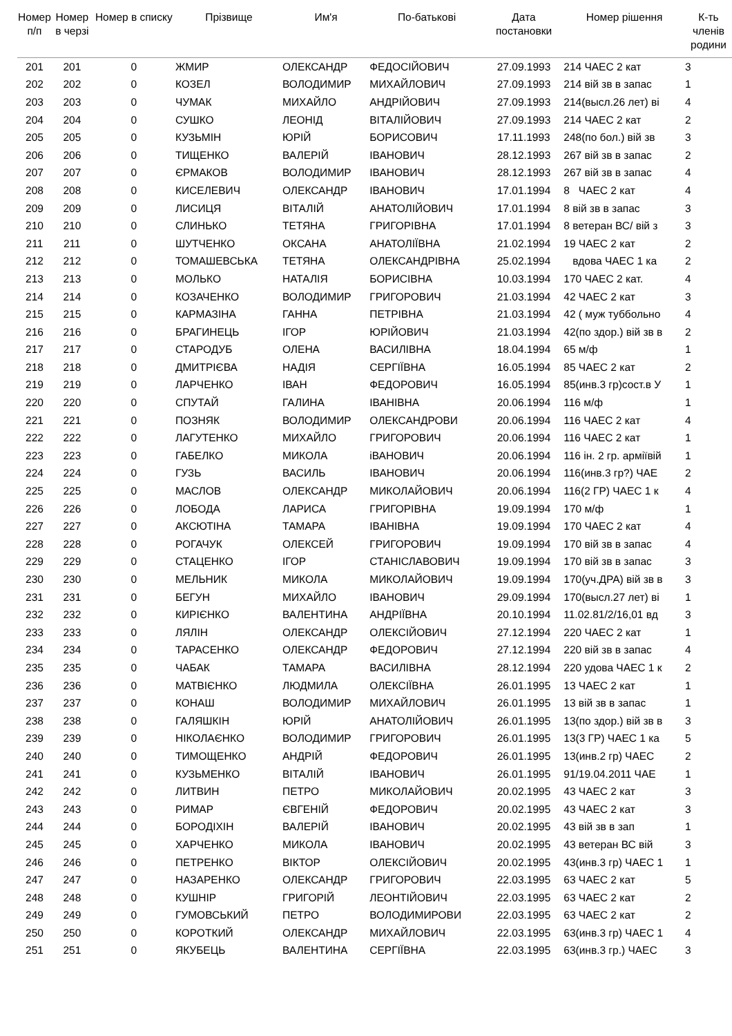| Номер п/п | Номер в черзі | Номер в списку | Прізвище | Им'я | По-батькові | Дата постановки | Номер рішення | К-ть членів родини |
| --- | --- | --- | --- | --- | --- | --- | --- | --- |
| 201 | 201 | 0 | ЖМИР | ОЛЕКСАНДР | ФЕДОСІЙОВИЧ | 27.09.1993 | 214 ЧАЕС 2 кат | 3 |
| 202 | 202 | 0 | КОЗЕЛ | ВОЛОДИМИР | МИХАЙЛОВИЧ | 27.09.1993 | 214 вій зв в запас | 1 |
| 203 | 203 | 0 | ЧУМАК | МИХАЙЛО | АНДРІЙОВИЧ | 27.09.1993 | 214(высл.26 лет) ві | 4 |
| 204 | 204 | 0 | СУШКО | ЛЕОНІД | ВІТАЛІЙОВИЧ | 27.09.1993 | 214 ЧАЕС 2 кат | 2 |
| 205 | 205 | 0 | КУЗЬМІН | ЮРІЙ | БОРИСОВИЧ | 17.11.1993 | 248(по бол.) вій зв | 3 |
| 206 | 206 | 0 | ТИЩЕНКО | ВАЛЕРІЙ | ІВАНОВИЧ | 28.12.1993 | 267 вій зв в запас | 2 |
| 207 | 207 | 0 | ЄРМАКОВ | ВОЛОДИМИР | ІВАНОВИЧ | 28.12.1993 | 267 вій зв в запас | 4 |
| 208 | 208 | 0 | КИСЕЛЕВИЧ | ОЛЕКСАНДР | ІВАНОВИЧ | 17.01.1994 | 8 ЧАЕС 2 кат | 4 |
| 209 | 209 | 0 | ЛИСИЦЯ | ВІТАЛІЙ | АНАТОЛІЙОВИЧ | 17.01.1994 | 8 вій зв в запас | 3 |
| 210 | 210 | 0 | СЛИНЬКО | ТЕТЯНА | ГРИГОРІВНА | 17.01.1994 | 8 ветеран ВС/ вій з | 3 |
| 211 | 211 | 0 | ШУТЧЕНКО | ОКСАНА | АНАТОЛІЇВНА | 21.02.1994 | 19 ЧАЕС 2 кат | 2 |
| 212 | 212 | 0 | ТОМАШЕВСЬКА | ТЕТЯНА | ОЛЕКСАНДРІВНА | 25.02.1994 | вдова ЧАЕС 1 ка | 2 |
| 213 | 213 | 0 | МОЛЬКО | НАТАЛІЯ | БОРИСІВНА | 10.03.1994 | 170 ЧАЕС 2 кат. | 4 |
| 214 | 214 | 0 | КОЗАЧЕНКО | ВОЛОДИМИР | ГРИГОРОВИЧ | 21.03.1994 | 42 ЧАЕС 2 кат | 3 |
| 215 | 215 | 0 | КАРМАЗІНА | ГАННА | ПЕТРІВНА | 21.03.1994 | 42 ( муж туббольно | 4 |
| 216 | 216 | 0 | БРАГИНЕЦЬ | ІГОР | ЮРІЙОВИЧ | 21.03.1994 | 42(по здор.) вій зв в | 2 |
| 217 | 217 | 0 | СТАРОДУБ | ОЛЕНА | ВАСИЛІВНА | 18.04.1994 | 65 м/ф | 1 |
| 218 | 218 | 0 | ДМИТРІЄВА | НАДІЯ | СЕРГІЇВНА | 16.05.1994 | 85 ЧАЕС 2 кат | 2 |
| 219 | 219 | 0 | ЛАРЧЕНКО | ІВАН | ФЕДОРОВИЧ | 16.05.1994 | 85(инв.3 гр)сост.в У | 1 |
| 220 | 220 | 0 | СПУТАЙ | ГАЛИНА | ІВАНІВНА | 20.06.1994 | 116 м/ф | 1 |
| 221 | 221 | 0 | ПОЗНЯК | ВОЛОДИМИР | ОЛЕКСАНДРОВИ | 20.06.1994 | 116 ЧАЕС 2 кат | 4 |
| 222 | 222 | 0 | ЛАГУТЕНКО | МИХАЙЛО | ГРИГОРОВИЧ | 20.06.1994 | 116 ЧАЕС 2 кат | 1 |
| 223 | 223 | 0 | ГАБЕЛКО | МИКОЛА | іВАНОВИЧ | 20.06.1994 | 116 ін. 2 гр. арміївій | 1 |
| 224 | 224 | 0 | ГУЗЬ | ВАСИЛЬ | ІВАНОВИЧ | 20.06.1994 | 116(инв.3 гр?) ЧАЕ | 2 |
| 225 | 225 | 0 | МАСЛОВ | ОЛЕКСАНДР | МИКОЛАЙОВИЧ | 20.06.1994 | 116(2 ГР) ЧАЕС 1 к | 4 |
| 226 | 226 | 0 | ЛОБОДА | ЛАРИСА | ГРИГОРІВНА | 19.09.1994 | 170 м/ф | 1 |
| 227 | 227 | 0 | АКСЮТІНА | ТАМАРА | ІВАНІВНА | 19.09.1994 | 170 ЧАЕС 2 кат | 4 |
| 228 | 228 | 0 | РОГАЧУК | ОЛЕКСЕЙ | ГРИГОРОВИЧ | 19.09.1994 | 170 вій зв в запас | 4 |
| 229 | 229 | 0 | СТАЦЕНКО | ІГОР | СТАНІСЛАВОВИЧ | 19.09.1994 | 170 вій зв в запас | 3 |
| 230 | 230 | 0 | МЕЛЬНИК | МИКОЛА | МИКОЛАЙОВИЧ | 19.09.1994 | 170(уч.ДРА) вій зв в | 3 |
| 231 | 231 | 0 | БЕГУН | МИХАЙЛО | ІВАНОВИЧ | 29.09.1994 | 170(высл.27 лет) ві | 1 |
| 232 | 232 | 0 | КИРІЄНКО | ВАЛЕНТИНА | АНДРІЇВНА | 20.10.1994 | 11.02.81/2/16,01 вд | 3 |
| 233 | 233 | 0 | ЛЯЛІН | ОЛЕКСАНДР | ОЛЕКСІЙОВИЧ | 27.12.1994 | 220 ЧАЕС 2 кат | 1 |
| 234 | 234 | 0 | ТАРАСЕНКО | ОЛЕКСАНДР | ФЕДОРОВИЧ | 27.12.1994 | 220 вій зв в запас | 4 |
| 235 | 235 | 0 | ЧАБАК | ТАМАРА | ВАСИЛІВНА | 28.12.1994 | 220 удова ЧАЕС 1 к | 2 |
| 236 | 236 | 0 | МАТВІЄНКО | ЛЮДМИЛА | ОЛЕКСІЇВНА | 26.01.1995 | 13 ЧАЕС 2 кат | 1 |
| 237 | 237 | 0 | КОНАШ | ВОЛОДИМИР | МИХАЙЛОВИЧ | 26.01.1995 | 13 вій зв в запас | 1 |
| 238 | 238 | 0 | ГАЛЯШКІН | ЮРІЙ | АНАТОЛІЙОВИЧ | 26.01.1995 | 13(по здор.) вій зв в | 3 |
| 239 | 239 | 0 | НІКОЛАЄНКО | ВОЛОДИМИР | ГРИГОРОВИЧ | 26.01.1995 | 13(3 ГР) ЧАЕС 1 ка | 5 |
| 240 | 240 | 0 | ТИМОЩЕНКО | АНДРІЙ | ФЕДОРОВИЧ | 26.01.1995 | 13(инв.2 гр) ЧАЕС | 2 |
| 241 | 241 | 0 | КУЗЬМЕНКО | ВІТАЛІЙ | ІВАНОВИЧ | 26.01.1995 | 91/19.04.2011 ЧАЕ | 1 |
| 242 | 242 | 0 | ЛИТВИН | ПЕТРО | МИКОЛАЙОВИЧ | 20.02.1995 | 43 ЧАЕС 2 кат | 3 |
| 243 | 243 | 0 | РИМАР | ЄВГЕНІЙ | ФЕДОРОВИЧ | 20.02.1995 | 43 ЧАЕС 2 кат | 3 |
| 244 | 244 | 0 | БОРОДІХІН | ВАЛЕРІЙ | ІВАНОВИЧ | 20.02.1995 | 43 вій зв в зап | 1 |
| 245 | 245 | 0 | ХАРЧЕНКО | МИКОЛА | ІВАНОВИЧ | 20.02.1995 | 43 ветеран ВС вій | 3 |
| 246 | 246 | 0 | ПЕТРЕНКО | ВІКТОР | ОЛЕКСІЙОВИЧ | 20.02.1995 | 43(инв.3 гр) ЧАЕС 1 | 1 |
| 247 | 247 | 0 | НАЗАРЕНКО | ОЛЕКСАНДР | ГРИГОРОВИЧ | 22.03.1995 | 63 ЧАЕС 2 кат | 5 |
| 248 | 248 | 0 | КУШНІР | ГРИГОРІЙ | ЛЕОНТІЙОВИЧ | 22.03.1995 | 63 ЧАЕС 2 кат | 2 |
| 249 | 249 | 0 | ГУМОВСЬКИЙ | ПЕТРО | ВОЛОДИМИРОВИ | 22.03.1995 | 63 ЧАЕС 2 кат | 2 |
| 250 | 250 | 0 | КОРОТКИЙ | ОЛЕКСАНДР | МИХАЙЛОВИЧ | 22.03.1995 | 63(инв.3 гр) ЧАЕС 1 | 4 |
| 251 | 251 | 0 | ЯКУБЕЦЬ | ВАЛЕНТИНА | СЕРГІЇВНА | 22.03.1995 | 63(инв.3 гр.) ЧАЕС | 3 |